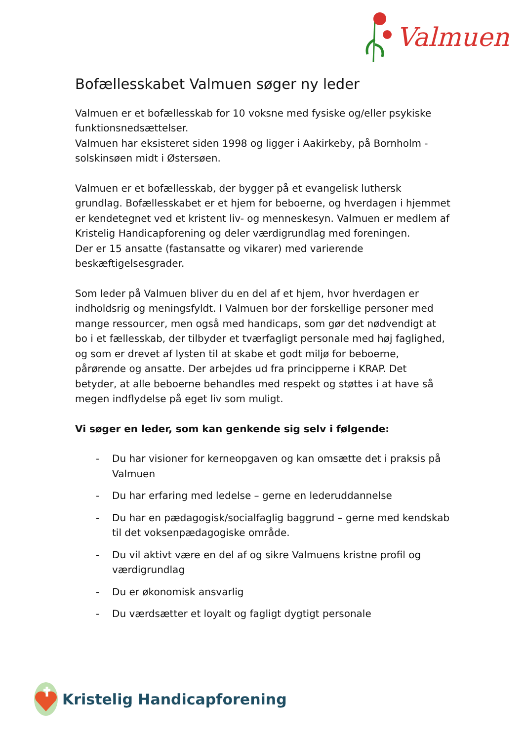Valmuen
Bofællesskabet Valmuen søger ny leder
Valmuen er et bofællesskab for 10 voksne med fysiske og/eller psykiske funktionsnedsættelser.
Valmuen har eksisteret siden 1998 og ligger i Aakirkeby, på Bornholm - solskinsøen midt i Østersøen.
Valmuen er et bofællesskab, der bygger på et evangelisk luthersk grundlag. Bofællesskabet er et hjem for beboerne, og hverdagen i hjemmet er kendetegnet ved et kristent liv- og menneskesyn. Valmuen er medlem af Kristelig Handicapforening og deler værdigrundlag med foreningen.
Der er 15 ansatte (fastansatte og vikarer) med varierende beskæftigelsesgrader.
Som leder på Valmuen bliver du en del af et hjem, hvor hverdagen er indholdsrig og meningsfyldt. I Valmuen bor der forskellige personer med mange ressourcer, men også med handicaps, som gør det nødvendigt at bo i et fællesskab, der tilbyder et tværfagligt personale med høj faglighed, og som er drevet af lysten til at skabe et godt miljø for beboerne, pårørende og ansatte. Der arbejdes ud fra principperne i KRAP. Det betyder, at alle beboerne behandles med respekt og støttes i at have så megen indflydelse på eget liv som muligt.
Vi søger en leder, som kan genkende sig selv i følgende:
- Du har visioner for kerneopgaven og kan omsætte det i praksis på Valmuen
- Du har erfaring med ledelse – gerne en lederuddannelse
- Du har en pædagogisk/socialfaglig baggrund – gerne med kendskab til det voksenpædagogiske område.
- Du vil aktivt være en del af og sikre Valmuens kristne profil og værdigrundlag
- Du er økonomisk ansvarlig
- Du værdsætter et loyalt og fagligt dygtigt personale
Kristelig Handicapforening